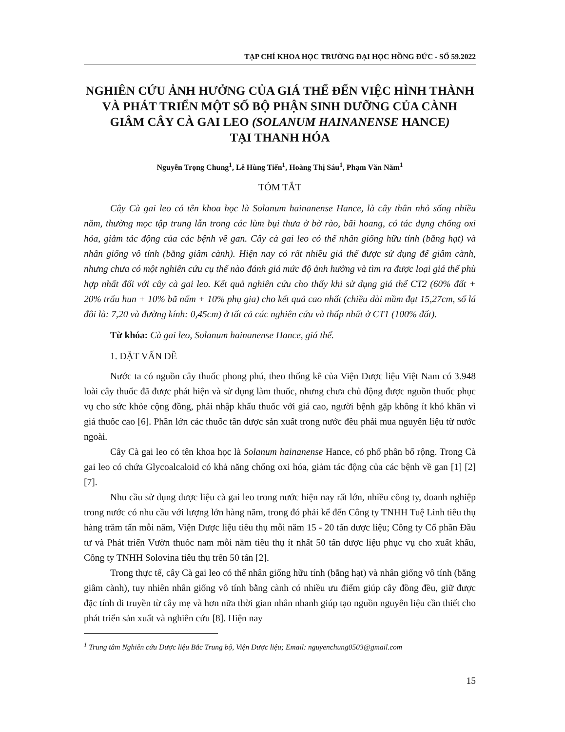TẠP CHÍ KHOA HỌC TRƯỜNG ĐẠI HỌC HỒNG ĐỨC - SỐ 59.2022
NGHIÊN CỨU ẢNH HƯỞNG CỦA GIÁ THỂ ĐẾN VIỆC HÌNH THÀNH VÀ PHÁT TRIỂN MỘT SỐ BỘ PHẬN SINH DƯỠNG CỦA CÀNH GIÂM CÂY CÀ GAI LEO (SOLANUM HAINANENSE HANCE)
TẠI THANH HÓA
Nguyễn Trọng Chung<sup>1</sup>, Lê Hùng Tiến<sup>1</sup>, Hoàng Thị Sáu<sup>1</sup>, Phạm Văn Năm<sup>1</sup>
TÓM TẮT
Cây Cà gai leo có tên khoa học là Solanum hainanense Hance, là cây thân nhỏ sống nhiều năm, thường mọc tập trung lẫn trong các lùm bụi thưa ở bờ rào, bãi hoang, có tác dụng chống oxi hóa, giảm tác động của các bệnh về gan. Cây cà gai leo có thể nhân giống hữu tính (bằng hạt) và nhân giống vô tính (bằng giâm cành). Hiện nay có rất nhiều giá thể được sử dụng để giâm cành, nhưng chưa có một nghiên cứu cụ thể nào đánh giá mức độ ảnh hưởng và tìm ra được loại giá thể phù hợp nhất đối với cây cà gai leo. Kết quả nghiên cứu cho thấy khi sử dụng giá thể CT2 (60% đất + 20% trấu hun + 10% bã nấm + 10% phụ gia) cho kết quả cao nhất (chiều dài mầm đạt 15,27cm, số lá đôi là: 7,20 và đường kính: 0,45cm) ở tất cả các nghiên cứu và thấp nhất ở CT1 (100% đất).
Từ khóa: Cà gai leo, Solanum hainanense Hance, giá thể.
1. ĐẶT VẤN ĐỀ
Nước ta có nguồn cây thuốc phong phú, theo thống kê của Viện Dược liệu Việt Nam có 3.948 loài cây thuốc đã được phát hiện và sử dụng làm thuốc, nhưng chưa chủ động được nguồn thuốc phục vụ cho sức khỏe cộng đồng, phải nhập khẩu thuốc với giá cao, người bệnh gặp không ít khó khăn vì giá thuốc cao [6]. Phần lớn các thuốc tân dược sản xuất trong nước đều phải mua nguyên liệu từ nước ngoài.
Cây Cà gai leo có tên khoa học là Solanum hainanense Hance, có phổ phân bố rộng. Trong Cà gai leo có chứa Glycoalcaloid có khả năng chống oxi hóa, giảm tác động của các bệnh về gan [1] [2] [7].
Nhu cầu sử dụng dược liệu cà gai leo trong nước hiện nay rất lớn, nhiều công ty, doanh nghiệp trong nước có nhu cầu với lượng lớn hàng năm, trong đó phải kể đến Công ty TNHH Tuệ Linh tiêu thụ hàng trăm tấn mỗi năm, Viện Dược liệu tiêu thụ mỗi năm 15 - 20 tấn dược liệu; Công ty Cổ phần Đầu tư và Phát triển Vườn thuốc nam mỗi năm tiêu thụ ít nhất 50 tấn dược liệu phục vụ cho xuất khẩu, Công ty TNHH Solovina tiêu thụ trên 50 tấn [2].
Trong thực tế, cây Cà gai leo có thể nhân giống hữu tính (bằng hạt) và nhân giống vô tính (bằng giâm cành), tuy nhiên nhân giống vô tính bằng cành có nhiều ưu điểm giúp cây đồng đều, giữ được đặc tính di truyền từ cây mẹ và hơn nữa thời gian nhân nhanh giúp tạo nguồn nguyên liệu cần thiết cho phát triển sản xuất và nghiên cứu [8]. Hiện nay
<sup>1</sup> Trung tâm Nghiên cứu Dược liệu Bắc Trung bộ, Viện Dược liệu; Email: nguyenchung0503@gmail.com
15